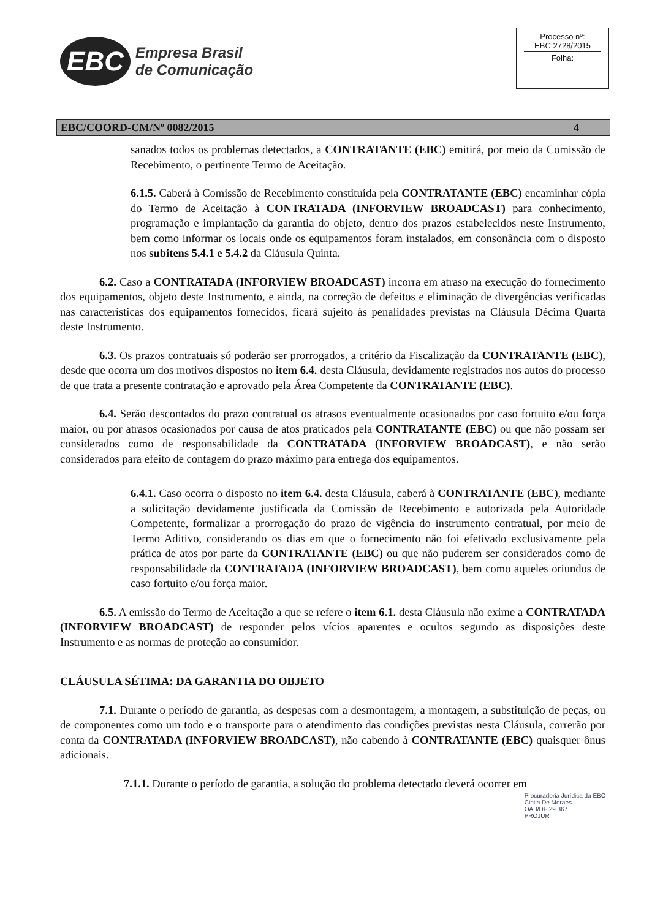EBC
Empresa Brasil
de Comunicação
Processo nº:
EBC 2728/2015
Folha:
EBC/COORD-CM/Nº 0082/2015 4
sanados todos os problemas detectados, a CONTRATANTE (EBC) emitirá, por meio da Comissão de Recebimento, o pertinente Termo de Aceitação.
6.1.5. Caberá à Comissão de Recebimento constituída pela CONTRATANTE (EBC) encaminhar cópia do Termo de Aceitação à CONTRATADA (INFORVIEW BROADCAST) para conhecimento, programação e implantação da garantia do objeto, dentro dos prazos estabelecidos neste Instrumento, bem como informar os locais onde os equipamentos foram instalados, em consonância com o disposto nos subitens 5.4.1 e 5.4.2 da Cláusula Quinta.
6.2. Caso a CONTRATADA (INFORVIEW BROADCAST) incorra em atraso na execução do fornecimento dos equipamentos, objeto deste Instrumento, e ainda, na correção de defeitos e eliminação de divergências verificadas nas características dos equipamentos fornecidos, ficará sujeito às penalidades previstas na Cláusula Décima Quarta deste Instrumento.
6.3. Os prazos contratuais só poderão ser prorrogados, a critério da Fiscalização da CONTRATANTE (EBC), desde que ocorra um dos motivos dispostos no item 6.4. desta Cláusula, devidamente registrados nos autos do processo de que trata a presente contratação e aprovado pela Área Competente da CONTRATANTE (EBC).
6.4. Serão descontados do prazo contratual os atrasos eventualmente ocasionados por caso fortuito e/ou força maior, ou por atrasos ocasionados por causa de atos praticados pela CONTRATANTE (EBC) ou que não possam ser considerados como de responsabilidade da CONTRATADA (INFORVIEW BROADCAST), e não serão considerados para efeito de contagem do prazo máximo para entrega dos equipamentos.
6.4.1. Caso ocorra o disposto no item 6.4. desta Cláusula, caberá à CONTRATANTE (EBC), mediante a solicitação devidamente justificada da Comissão de Recebimento e autorizada pela Autoridade Competente, formalizar a prorrogação do prazo de vigência do instrumento contratual, por meio de Termo Aditivo, considerando os dias em que o fornecimento não foi efetivado exclusivamente pela prática de atos por parte da CONTRATANTE (EBC) ou que não puderem ser considerados como de responsabilidade da CONTRATADA (INFORVIEW BROADCAST), bem como aqueles oriundos de caso fortuito e/ou força maior.
6.5. A emissão do Termo de Aceitação a que se refere o item 6.1. desta Cláusula não exime a CONTRATADA (INFORVIEW BROADCAST) de responder pelos vícios aparentes e ocultos segundo as disposições deste Instrumento e as normas de proteção ao consumidor.
CLÁUSULA SÉTIMA: DA GARANTIA DO OBJETO
7.1. Durante o período de garantia, as despesas com a desmontagem, a montagem, a substituição de peças, ou de componentes como um todo e o transporte para o atendimento das condições previstas nesta Cláusula, correrão por conta da CONTRATADA (INFORVIEW BROADCAST), não cabendo à CONTRATANTE (EBC) quaisquer ônus adicionais.
7.1.1. Durante o período de garantia, a solução do problema detectado deverá ocorrer em
Procuradoria Jurídica da EBC
Cintia De Moraes
OAB/DF 29.367
PROJUR